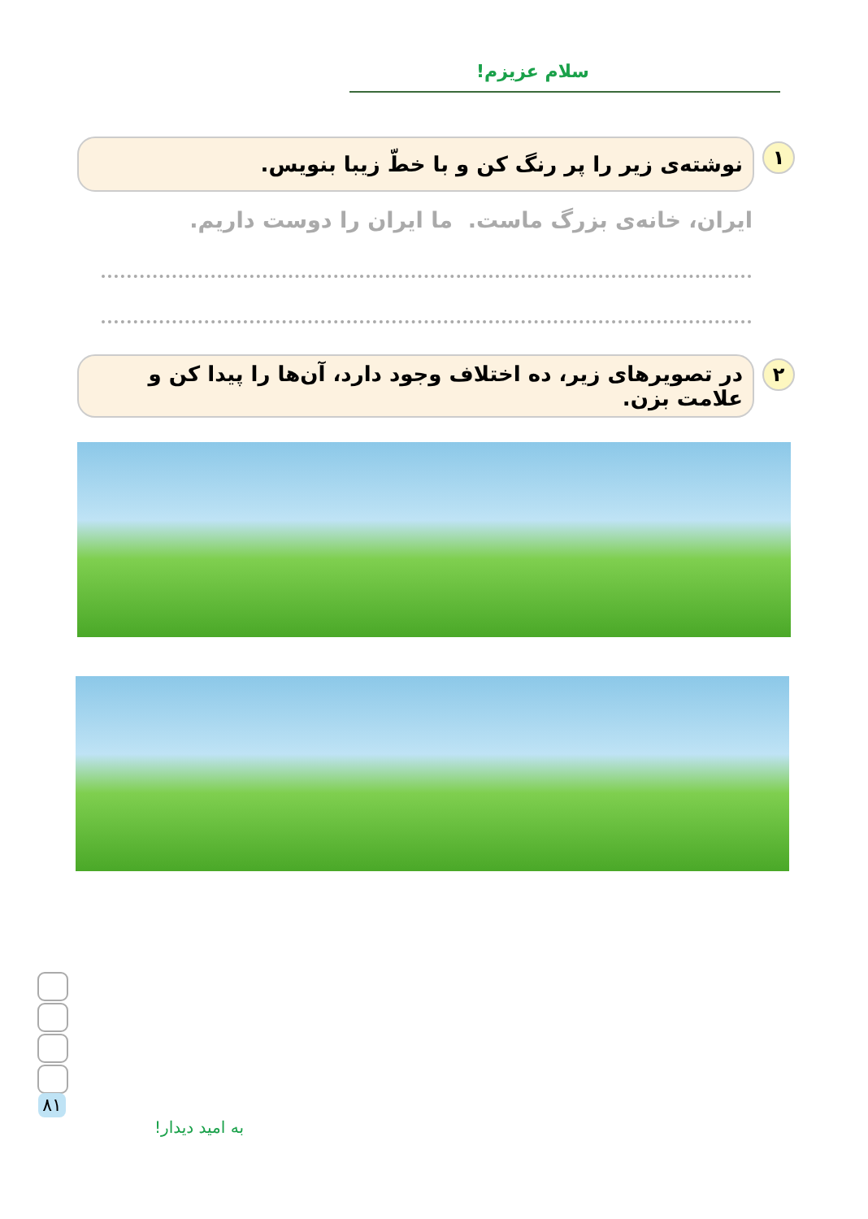سلام عزیزم!
۱
نوشته‌ی زیر را پر رنگ کن و با خطّ زیبا بنویس.
ایران، خانه‌ی بزرگ ماست. ما ایران را دوست داریم.
۲
در تصویرهای زیر، ده اختلاف وجود دارد، آن‌ها را پیدا کن و علامت بزن.
۸۱
به امید دیدار!